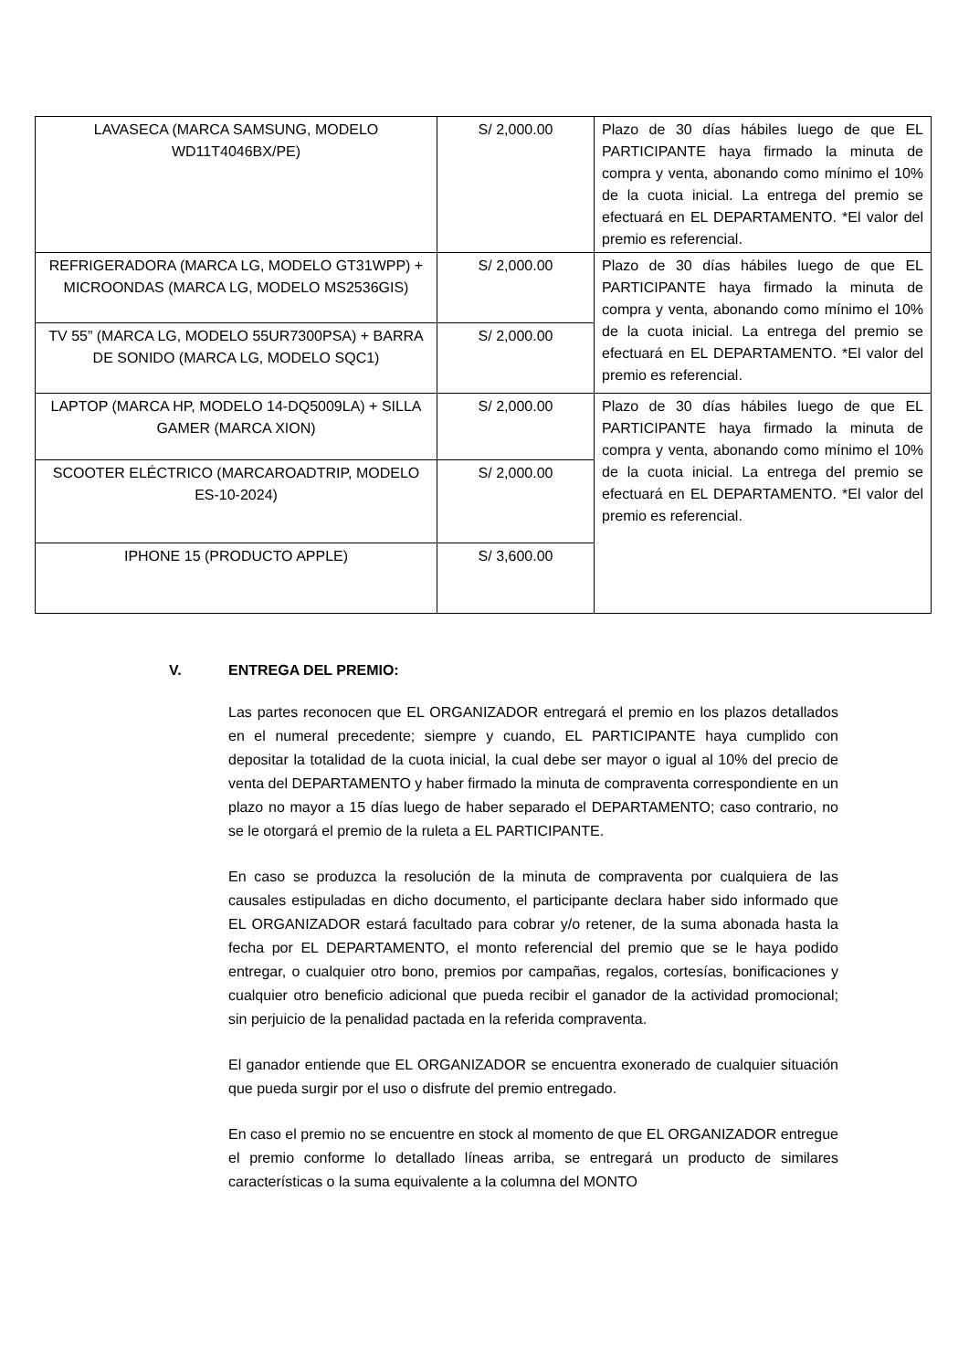| LAVASECA (MARCA SAMSUNG, MODELO WD11T4046BX/PE) | S/ 2,000.00 | Plazo de 30 días hábiles luego de que EL PARTICIPANTE haya firmado la minuta de compra y venta, abonando como mínimo el 10% de la cuota inicial. La entrega del premio se efectuará en EL DEPARTAMENTO. *El valor del premio es referencial. |
| REFRIGERADORA (MARCA LG, MODELO GT31WPP) + MICROONDAS (MARCA LG, MODELO MS2536GIS) | S/ 2,000.00 | Plazo de 30 días hábiles luego de que EL PARTICIPANTE haya firmado la minuta de compra y venta, abonando como mínimo el 10% de la cuota inicial. La entrega del premio se efectuará en EL DEPARTAMENTO. *El valor del premio es referencial. |
| TV 55” (MARCA LG, MODELO 55UR7300PSA) + BARRA DE SONIDO (MARCA LG, MODELO SQC1) | S/ 2,000.00 | |
| LAPTOP (MARCA HP, MODELO 14-DQ5009LA) + SILLA GAMER (MARCA XION) | S/ 2,000.00 | Plazo de 30 días hábiles luego de que EL PARTICIPANTE haya firmado la minuta de compra y venta, abonando como mínimo el 10% de la cuota inicial. La entrega del premio se efectuará en EL DEPARTAMENTO. *El valor del premio es referencial. |
| SCOOTER ELÉCTRICO (MARCAROADTRIP, MODELO ES-10-2024) | S/ 2,000.00 | |
| IPHONE 15 (PRODUCTO APPLE) | S/ 3,600.00 | |
V. ENTREGA DEL PREMIO:
Las partes reconocen que EL ORGANIZADOR entregará el premio en los plazos detallados en el numeral precedente; siempre y cuando, EL PARTICIPANTE haya cumplido con depositar la totalidad de la cuota inicial, la cual debe ser mayor o igual al 10% del precio de venta del DEPARTAMENTO y haber firmado la minuta de compraventa correspondiente en un plazo no mayor a 15 días luego de haber separado el DEPARTAMENTO; caso contrario, no se le otorgará el premio de la ruleta a EL PARTICIPANTE.
En caso se produzca la resolución de la minuta de compraventa por cualquiera de las causales estipuladas en dicho documento, el participante declara haber sido informado que EL ORGANIZADOR estará facultado para cobrar y/o retener, de la suma abonada hasta la fecha por EL DEPARTAMENTO, el monto referencial del premio que se le haya podido entregar, o cualquier otro bono, premios por campañas, regalos, cortesías, bonificaciones y cualquier otro beneficio adicional que pueda recibir el ganador de la actividad promocional; sin perjuicio de la penalidad pactada en la referida compraventa.
El ganador entiende que EL ORGANIZADOR se encuentra exonerado de cualquier situación que pueda surgir por el uso o disfrute del premio entregado.
En caso el premio no se encuentre en stock al momento de que EL ORGANIZADOR entregue el premio conforme lo detallado líneas arriba, se entregará un producto de similares características o la suma equivalente a la columna del MONTO